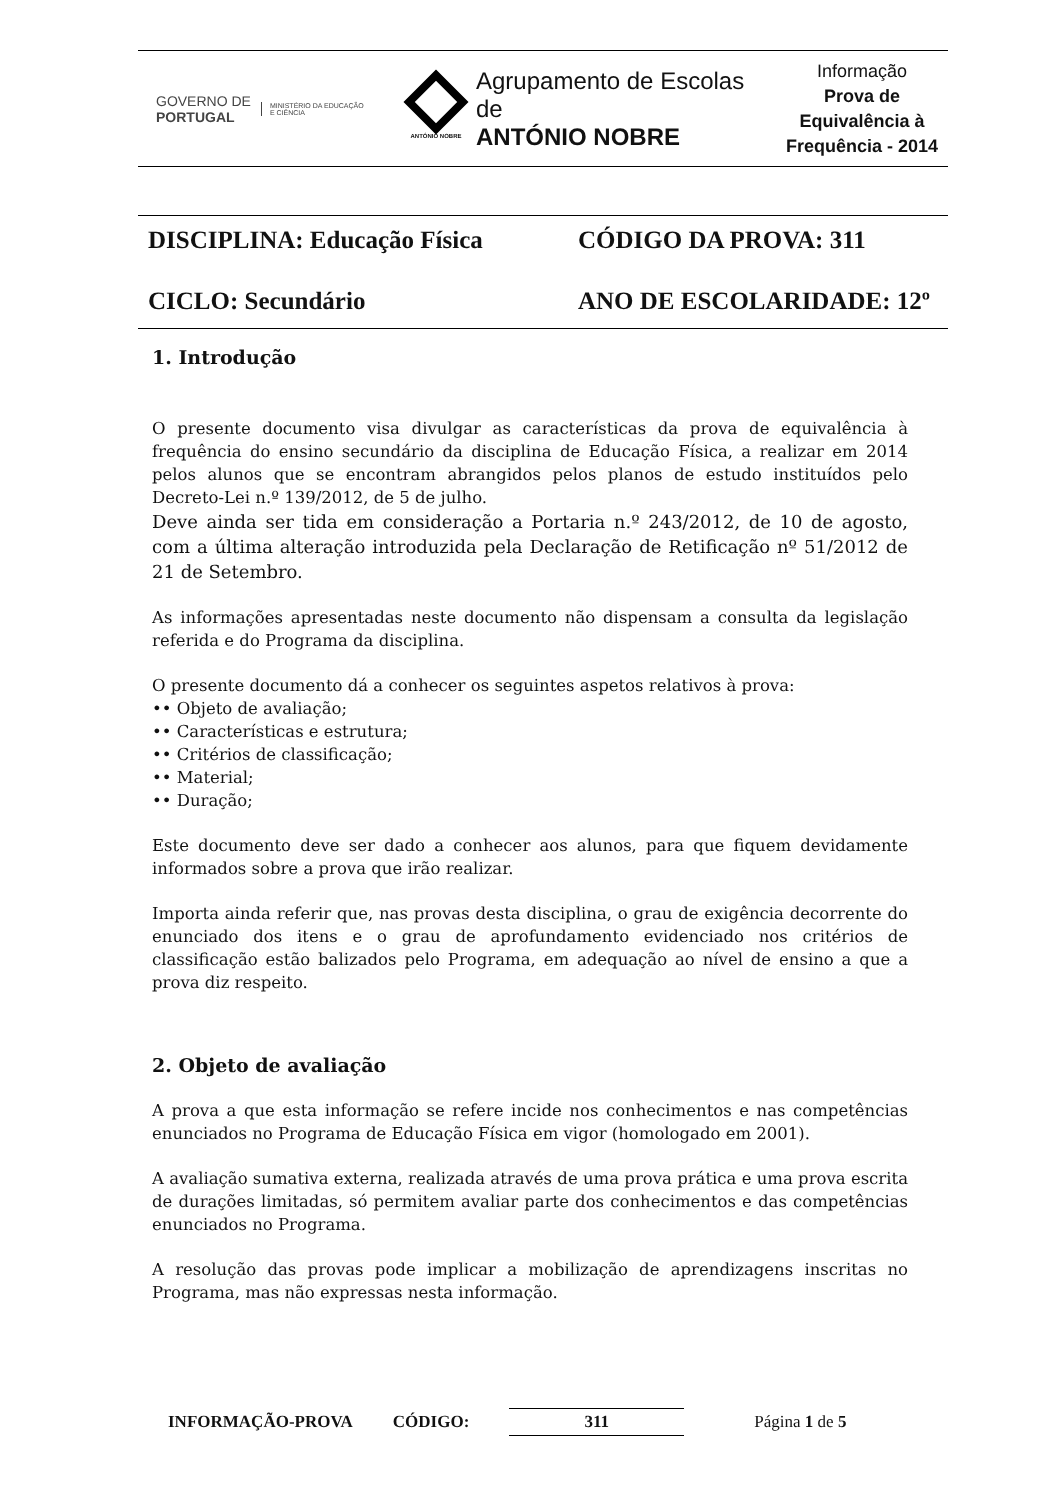GOVERNO DE
PORTUGAL
MINISTÉRIO DA EDUCAÇÃO
E CIÊNCIA
ANTÓNIO NOBRE
Agrupamento de Escolas de
ANTÓNIO NOBRE
Informação
Prova de
Equivalência à
Frequência - 2014
DISCIPLINA: Educação Física
CÓDIGO DA PROVA: 311
CICLO: Secundário
ANO DE ESCOLARIDADE: 12º
1. Introdução
O presente documento visa divulgar as características da prova de equivalência à frequência do ensino secundário da disciplina de Educação Física, a realizar em 2014 pelos alunos que se encontram abrangidos pelos planos de estudo instituídos pelo Decreto-Lei n.º 139/2012, de 5 de julho.
Deve ainda ser tida em consideração a Portaria n.º 243/2012, de 10 de agosto, com a última alteração introduzida pela Declaração de Retificação nº 51/2012 de 21 de Setembro.
As informações apresentadas neste documento não dispensam a consulta da legislação referida e do Programa da disciplina.
O presente documento dá a conhecer os seguintes aspetos relativos à prova:
•• Objeto de avaliação;
•• Características e estrutura;
•• Critérios de classificação;
•• Material;
•• Duração;
Este documento deve ser dado a conhecer aos alunos, para que fiquem devidamente informados sobre a prova que irão realizar.
Importa ainda referir que, nas provas desta disciplina, o grau de exigência decorrente do enunciado dos itens e o grau de aprofundamento evidenciado nos critérios de classificação estão balizados pelo Programa, em adequação ao nível de ensino a que a prova diz respeito.
2. Objeto de avaliação
A prova a que esta informação se refere incide nos conhecimentos e nas competências enunciados no Programa de Educação Física em vigor (homologado em 2001).
A avaliação sumativa externa, realizada através de uma prova prática e uma prova escrita de durações limitadas, só permitem avaliar parte dos conhecimentos e das competências enunciados no Programa.
A resolução das provas pode implicar a mobilização de aprendizagens inscritas no Programa, mas não expressas nesta informação.
INFORMAÇÃO-PROVA CÓDIGO: 311 Página 1 de 5